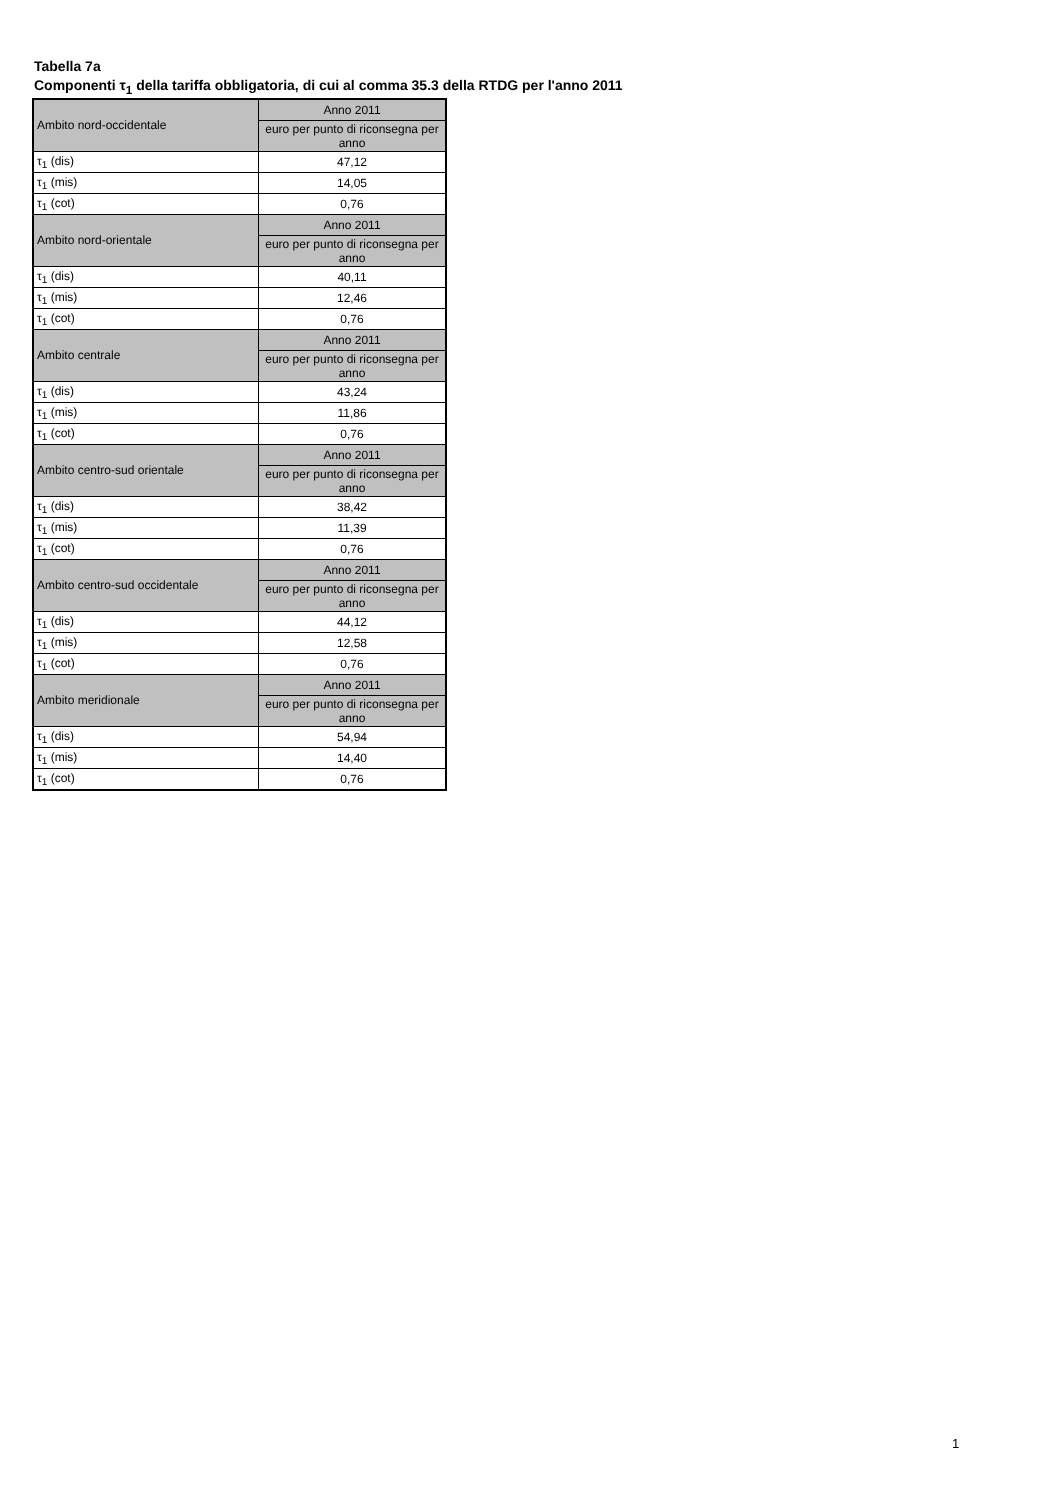Tabella 7a
Componenti τ<sub>1</sub> della tariffa obbligatoria, di cui al comma 35.3 della RTDG per l'anno 2011
| Ambito nord-occidentale | Anno 2011 |
| | euro per punto di riconsegna per anno |
| τ<sub>1</sub> (dis) | 47,12 |
| τ<sub>1</sub> (mis) | 14,05 |
| τ<sub>1</sub> (cot) | 0,76 |
| Ambito nord-orientale | Anno 2011 |
| | euro per punto di riconsegna per anno |
| τ<sub>1</sub> (dis) | 40,11 |
| τ<sub>1</sub> (mis) | 12,46 |
| τ<sub>1</sub> (cot) | 0,76 |
| Ambito centrale | Anno 2011 |
| | euro per punto di riconsegna per anno |
| τ<sub>1</sub> (dis) | 43,24 |
| τ<sub>1</sub> (mis) | 11,86 |
| τ<sub>1</sub> (cot) | 0,76 |
| Ambito centro-sud orientale | Anno 2011 |
| | euro per punto di riconsegna per anno |
| τ<sub>1</sub> (dis) | 38,42 |
| τ<sub>1</sub> (mis) | 11,39 |
| τ<sub>1</sub> (cot) | 0,76 |
| Ambito centro-sud occidentale | Anno 2011 |
| | euro per punto di riconsegna per anno |
| τ<sub>1</sub> (dis) | 44,12 |
| τ<sub>1</sub> (mis) | 12,58 |
| τ<sub>1</sub> (cot) | 0,76 |
| Ambito meridionale | Anno 2011 |
| | euro per punto di riconsegna per anno |
| τ<sub>1</sub> (dis) | 54,94 |
| τ<sub>1</sub> (mis) | 14,40 |
| τ<sub>1</sub> (cot) | 0,76 |
1